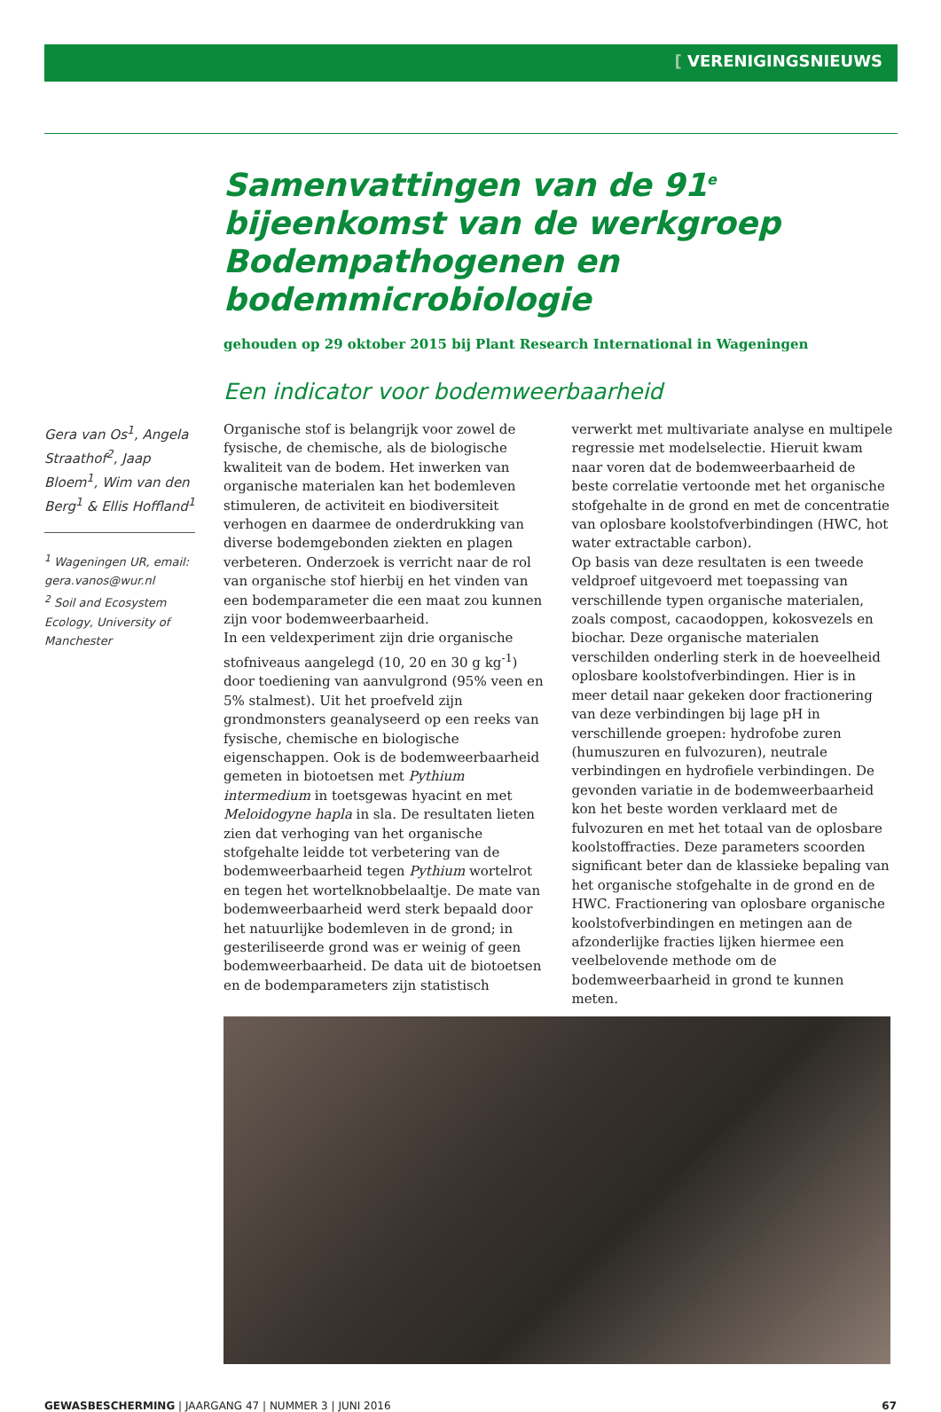[ VERENIGINGSNIEUWS
Samenvattingen van de 91<sup>e</sup> bijeenkomst van de werkgroep Bodempathogenen en bodemmicrobiologie
gehouden op 29 oktober 2015 bij Plant Research International in Wageningen
Een indicator voor bodemweerbaarheid
Gera van Os<sup>1</sup>, Angela Straathof<sup>2</sup>, Jaap Bloem<sup>1</sup>, Wim van den Berg<sup>1</sup> & Ellis Hoffland<sup>1</sup>
<sup>1</sup> Wageningen UR, email: gera.vanos@wur.nl
<sup>2</sup> Soil and Ecosystem Ecology, University of Manchester
Organische stof is belangrijk voor zowel de fysische, de chemische, als de biologische kwaliteit van de bodem. Het inwerken van organische materialen kan het bodemleven stimuleren, de activiteit en biodiversiteit verhogen en daarmee de onderdrukking van diverse bodemgebonden ziekten en plagen verbeteren. Onderzoek is verricht naar de rol van organische stof hierbij en het vinden van een bodemparameter die een maat zou kunnen zijn voor bodemweerbaarheid.
In een veldexperiment zijn drie organische stofniveaus aangelegd (10, 20 en 30 g kg<sup>-1</sup>) door toediening van aanvulgrond (95% veen en 5% stalmest). Uit het proefveld zijn grondmonsters geanalyseerd op een reeks van fysische, chemische en biologische eigenschappen. Ook is de bodemweerbaarheid gemeten in biotoetsen met Pythium intermedium in toetsgewas hyacint en met Meloidogyne hapla in sla. De resultaten lieten zien dat verhoging van het organische stofgehalte leidde tot verbetering van de bodemweerbaarheid tegen Pythium wortelrot en tegen het wortelknobbelaaltje. De mate van bodemweerbaarheid werd sterk bepaald door het natuurlijke bodemleven in de grond; in gesteriliseerde grond was er weinig of geen bodemweerbaarheid. De data uit de biotoetsen en de bodemparameters zijn statistisch verwerkt met multivariate analyse en multipele regressie met modelselectie. Hieruit kwam naar voren dat de bodemweerbaarheid de beste correlatie vertoonde met het organische stofgehalte in de grond en met de concentratie van oplosbare koolstofverbindingen (HWC, hot water extractable carbon).
Op basis van deze resultaten is een tweede veldproef uitgevoerd met toepassing van verschillende typen organische materialen, zoals compost, cacaodoppen, kokosvezels en biochar. Deze organische materialen verschilden onderling sterk in de hoeveelheid oplosbare koolstofverbindingen. Hier is in meer detail naar gekeken door fractionering van deze verbindingen bij lage pH in verschillende groepen: hydrofobe zuren (humuszuren en fulvozuren), neutrale verbindingen en hydrofiele verbindingen. De gevonden variatie in de bodemweerbaarheid kon het beste worden verklaard met de fulvozuren en met het totaal van de oplosbare koolstoffracties. Deze parameters scoorden significant beter dan de klassieke bepaling van het organische stofgehalte in de grond en de HWC. Fractionering van oplosbare organische koolstofverbindingen en metingen aan de afzonderlijke fracties lijken hiermee een veelbelovende methode om de bodemweerbaarheid in grond te kunnen meten.
GEWASBESCHERMING | JAARGANG 47 | NUMMER 3 | JUNI 2016 67